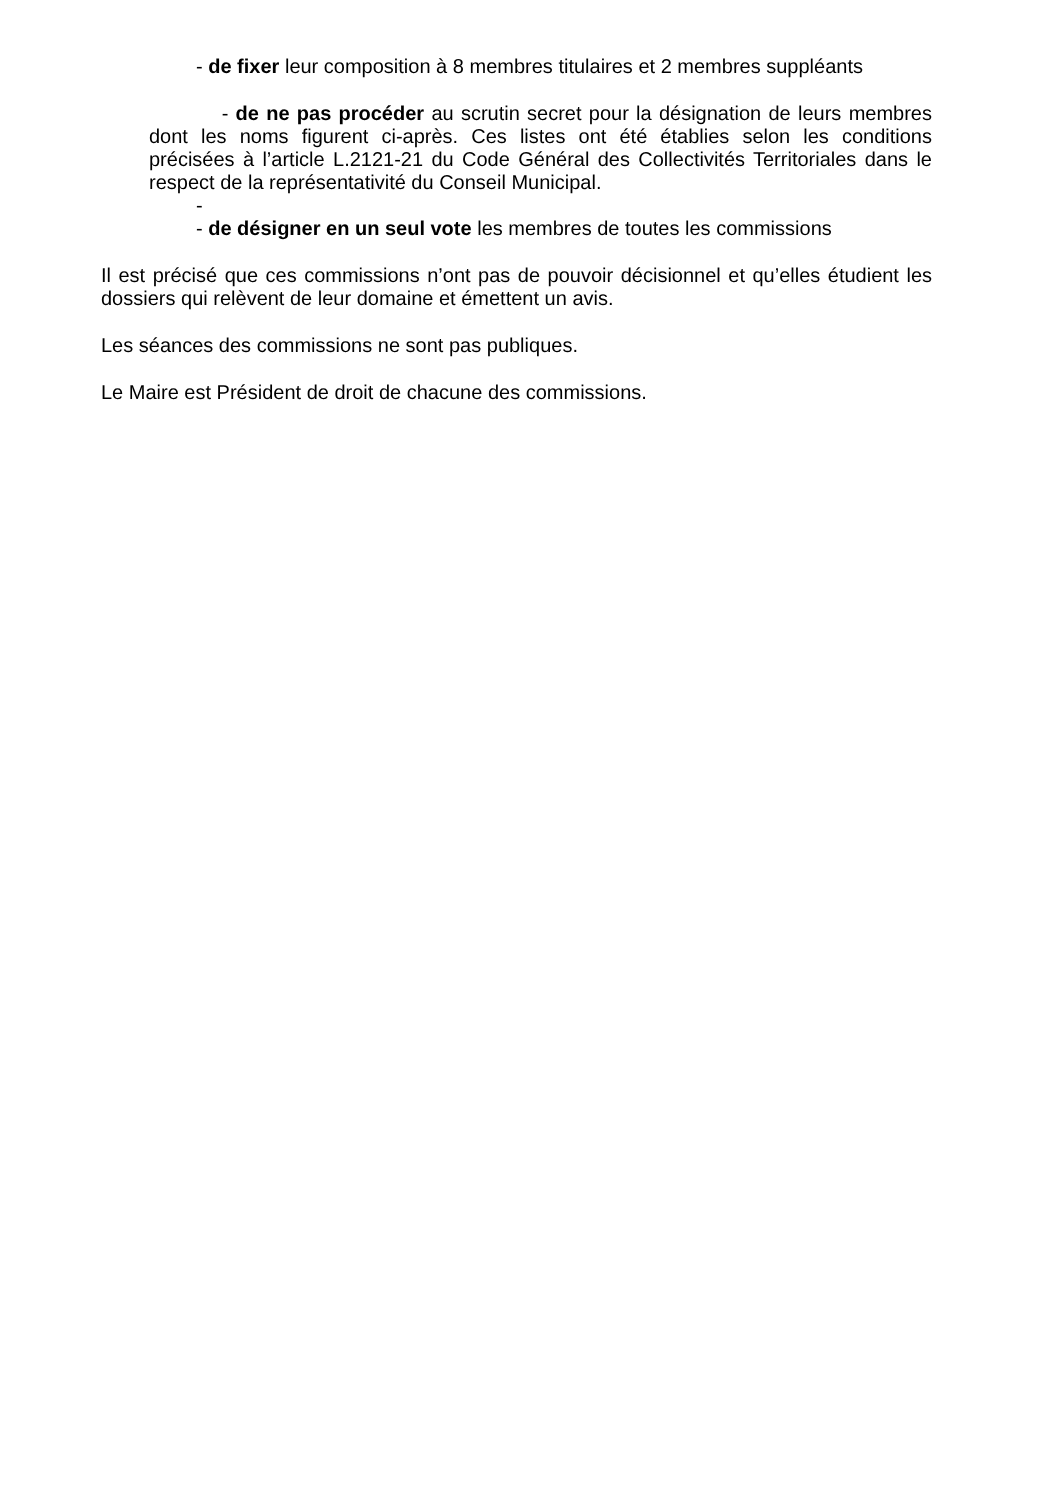- de fixer leur composition à 8 membres titulaires et 2 membres suppléants
- de ne pas procéder au scrutin secret pour la désignation de leurs membres dont les noms figurent ci-après. Ces listes ont été établies selon les conditions précisées à l’article L.2121-21 du Code Général des Collectivités Territoriales dans le respect de la représentativité du Conseil Municipal.
-
- de désigner en un seul vote les membres de toutes les commissions
Il est précisé que ces commissions n’ont pas de pouvoir décisionnel et qu’elles étudient les dossiers qui relèvent de leur domaine et émettent un avis.
Les séances des commissions ne sont pas publiques.
Le Maire est Président de droit de chacune des commissions.